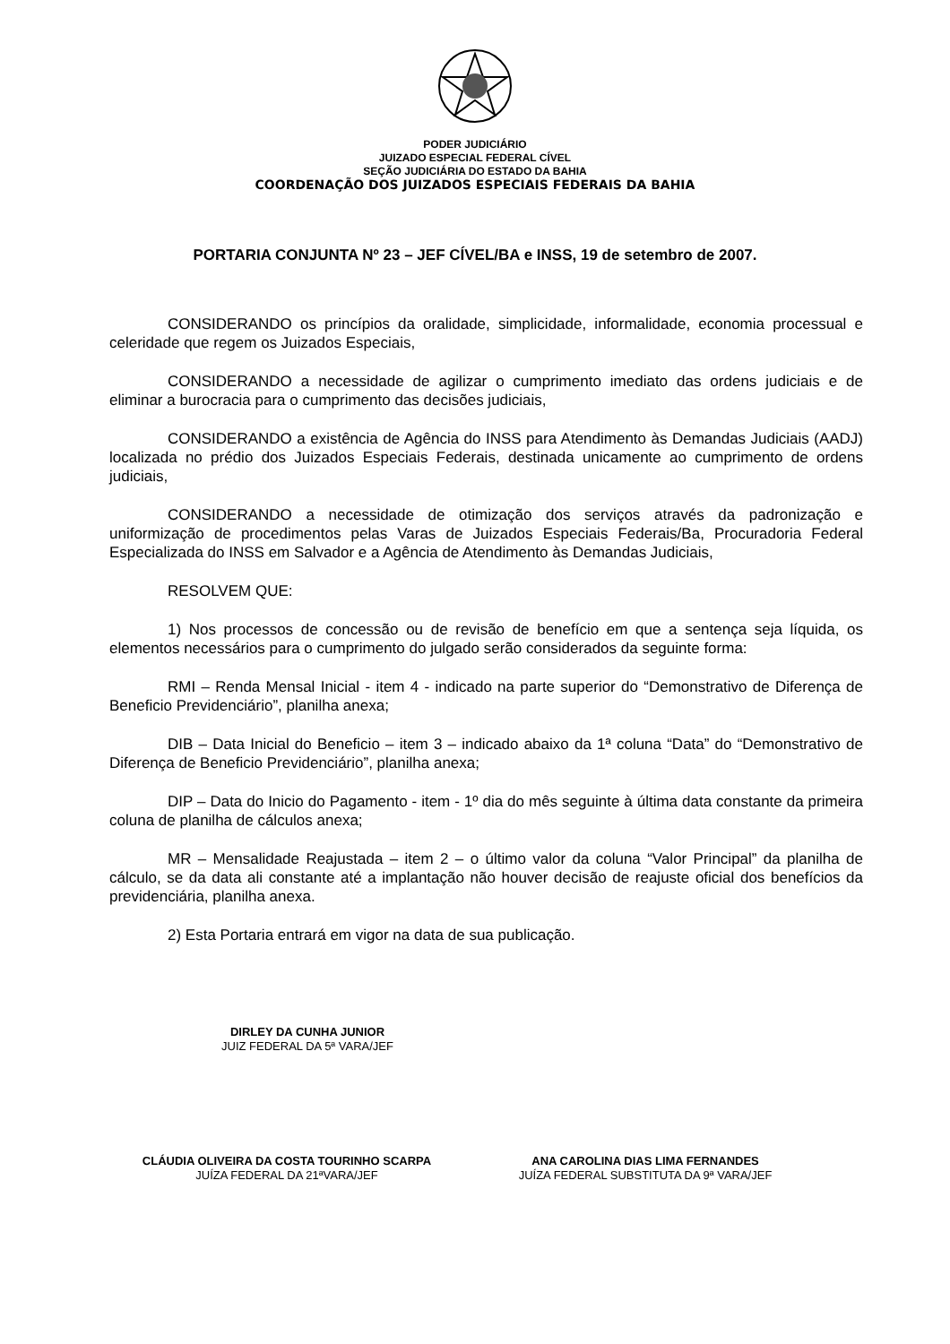PODER JUDICIÁRIO
JUIZADO ESPECIAL FEDERAL CÍVEL
SEÇÃO JUDICIÁRIA DO ESTADO DA BAHIA
COORDENAÇÃO DOS JUIZADOS ESPECIAIS FEDERAIS DA BAHIA
PORTARIA CONJUNTA Nº 23 – JEF CÍVEL/BA e INSS, 19 de setembro de 2007.
CONSIDERANDO os princípios da oralidade, simplicidade, informalidade, economia processual e celeridade que regem os Juizados Especiais,
CONSIDERANDO a necessidade de agilizar o cumprimento imediato das ordens judiciais e de eliminar a burocracia para o cumprimento das decisões judiciais,
CONSIDERANDO a existência de Agência do INSS para Atendimento às Demandas Judiciais (AADJ) localizada no prédio dos Juizados Especiais Federais, destinada unicamente ao cumprimento de ordens judiciais,
CONSIDERANDO a necessidade de otimização dos serviços através da padronização e uniformização de procedimentos pelas Varas de Juizados Especiais Federais/Ba, Procuradoria Federal Especializada do INSS em Salvador e a Agência de Atendimento às Demandas Judiciais,
RESOLVEM QUE:
1) Nos processos de concessão ou de revisão de benefício em que a sentença seja líquida, os elementos necessários para o cumprimento do julgado serão considerados da seguinte forma:
RMI – Renda Mensal Inicial - item 4 - indicado na parte superior do “Demonstrativo de Diferença de Beneficio Previdenciário”, planilha anexa;
DIB – Data Inicial do Beneficio – item 3 – indicado abaixo da 1ª coluna “Data” do “Demonstrativo de Diferença de Beneficio Previdenciário”, planilha anexa;
DIP – Data do Inicio do Pagamento - item - 1º dia do mês seguinte à última data constante da primeira coluna de planilha de cálculos anexa;
MR – Mensalidade Reajustada – item 2 – o último valor da coluna “Valor Principal” da planilha de cálculo, se da data ali constante até a implantação não houver decisão de reajuste oficial dos benefícios da previdenciária, planilha anexa.
2) Esta Portaria entrará em vigor na data de sua publicação.
DIRLEY DA CUNHA JUNIOR
JUIZ FEDERAL DA 5ª VARA/JEF
CLÁUDIA OLIVEIRA DA COSTA TOURINHO SCARPA
JUÍZA FEDERAL DA 21ªVARA/JEF
ANA CAROLINA DIAS LIMA FERNANDES
JUÍZA FEDERAL SUBSTITUTA DA 9ª VARA/JEF